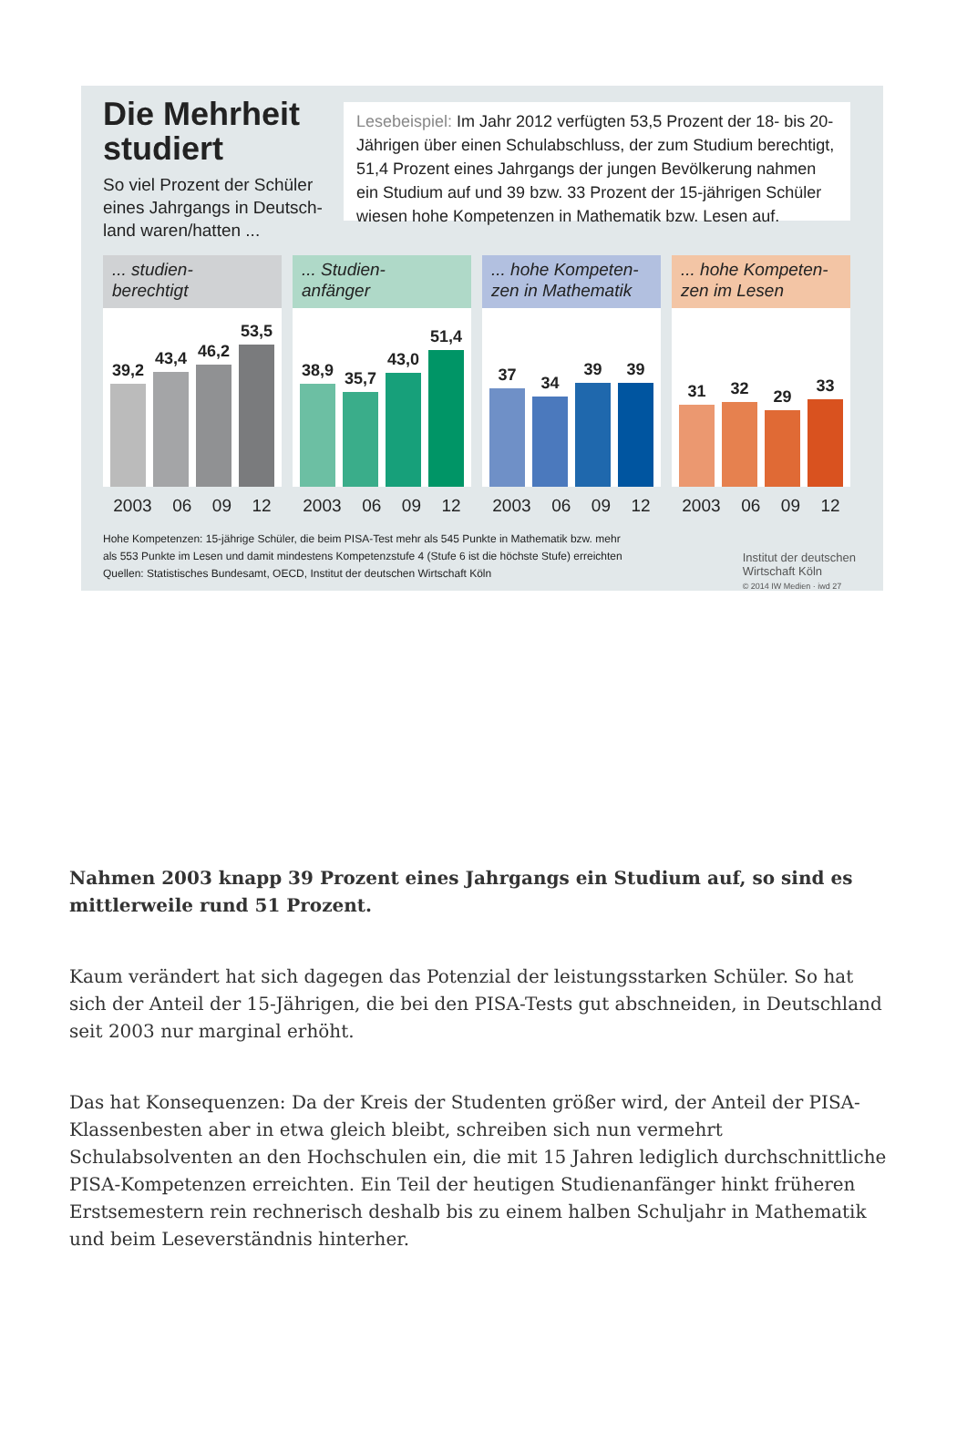Die Mehrheit studiert
So viel Prozent der Schüler eines Jahrgangs in Deutsch-land waren/hatten ...
Lesebeispiel: Im Jahr 2012 verfügten 53,5 Prozent der 18- bis 20-Jährigen über einen Schulabschluss, der zum Studium berechtigt, 51,4 Prozent eines Jahrgangs der jungen Bevölkerung nahmen ein Studium auf und 39 bzw. 33 Prozent der 15-jährigen Schüler wiesen hohe Kompetenzen in Mathematik bzw. Lesen auf.
... studien-
berechtigt
39,2
43,4
46,2
53,5
2003 06 09 12
... Studien-
anfänger
38,9
35,7
43,0
51,4
2003 06 09 12
... hohe Kompeten-
zen in Mathematik
37
34
39
39
2003 06 09 12
... hohe Kompeten-
zen im Lesen
31
32
29
33
2003 06 09 12
Hohe Kompetenzen: 15-jährige Schüler, die beim PISA-Test mehr als 545 Punkte in Mathematik bzw. mehr
als 553 Punkte im Lesen und damit mindestens Kompetenzstufe 4 (Stufe 6 ist die höchste Stufe) erreichten
Quellen: Statistisches Bundesamt, OECD, Institut der deutschen Wirtschaft Köln
Institut der deutschen
Wirtschaft Köln
© 2014 IW Medien · iwd 27
Nahmen 2003 knapp 39 Prozent eines Jahrgangs ein Studium auf, so sind es mittlerweile rund 51 Prozent.
Kaum verändert hat sich dagegen das Potenzial der leistungsstarken Schüler. So hat sich der Anteil der 15-Jährigen, die bei den PISA-Tests gut abschneiden, in Deutschland seit 2003 nur marginal erhöht.
Das hat Konsequenzen: Da der Kreis der Studenten größer wird, der Anteil der PISA-Klassenbesten aber in etwa gleich bleibt, schreiben sich nun vermehrt Schulabsolventen an den Hochschulen ein, die mit 15 Jahren lediglich durchschnittliche PISA-Kompetenzen erreichten. Ein Teil der heutigen Studienanfänger hinkt früheren Erstsemestern rein rechnerisch deshalb bis zu einem halben Schuljahr in Mathematik und beim Leseverständnis hinterher.